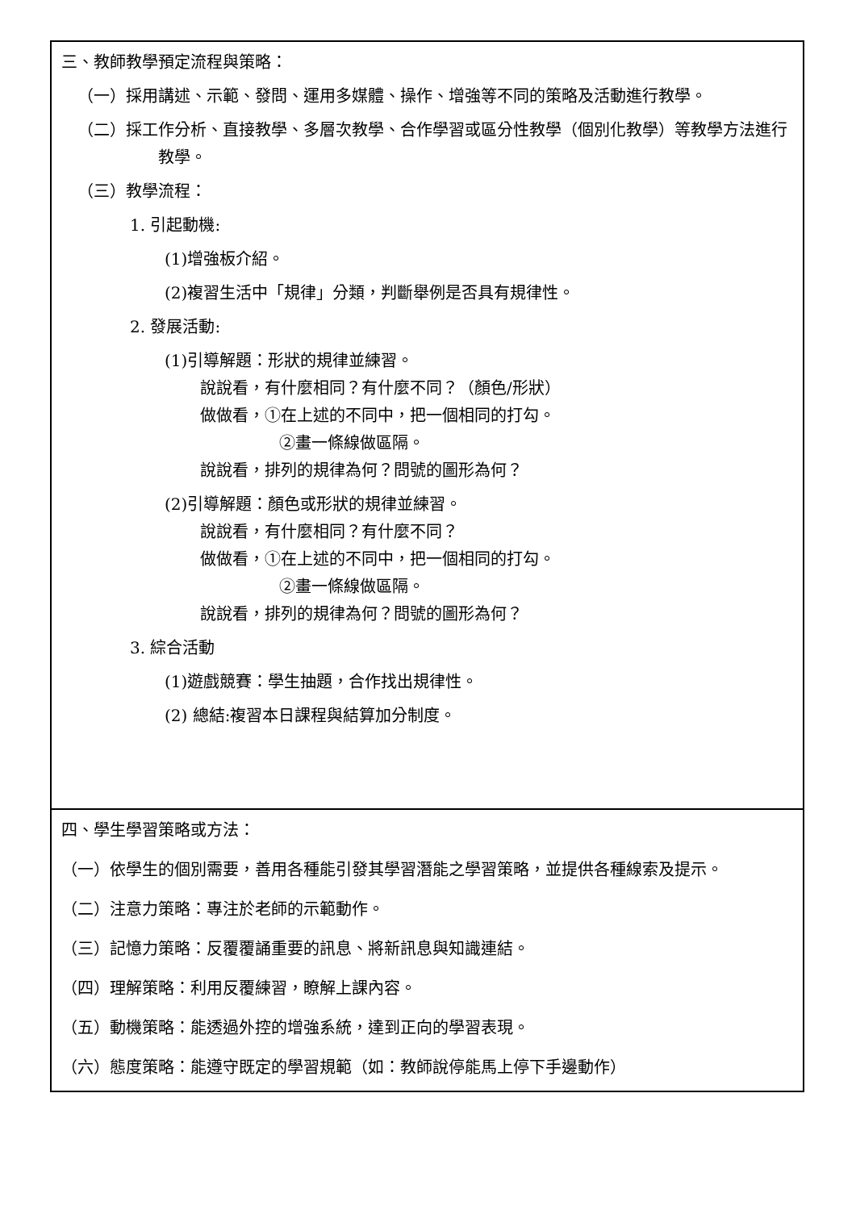| 三、教師教學預定流程與策略： （一）採用講述、示範、發問、運用多媒體、操作、增強等不同的策略及活動進行教學。 （二）採工作分析、直接教學、多層次教學、合作學習或區分性教學（個別化教學）等教學方法進行教學。 （三）教學流程： 1. 引起動機: (1)增強板介紹。 (2)複習生活中「規律」分類，判斷舉例是否具有規律性。 2. 發展活動: (1)引導解題：形狀的規律並練習。 說說看，有什麼相同？有什麼不同？（顏色/形狀） 做做看，①在上述的不同中，把一個相同的打勾。 ②畫一條線做區隔。 說說看，排列的規律為何？問號的圖形為何？ (2)引導解題：顏色或形狀的規律並練習。 說說看，有什麼相同？有什麼不同？ 做做看，①在上述的不同中，把一個相同的打勾。 ②畫一條線做區隔。 說說看，排列的規律為何？問號的圖形為何？ 3. 綜合活動 (1)遊戲競賽：學生抽題，合作找出規律性。 (2) 總結:複習本日課程與結算加分制度。 |
| 四、學生學習策略或方法： （一）依學生的個別需要，善用各種能引發其學習潛能之學習策略，並提供各種線索及提示。 （二）注意力策略：專注於老師的示範動作。 （三）記憶力策略：反覆覆誦重要的訊息、將新訊息與知識連結。 （四）理解策略：利用反覆練習，瞭解上課內容。 （五）動機策略：能透過外控的增強系統，達到正向的學習表現。 （六）態度策略：能遵守既定的學習規範（如：教師說停能馬上停下手邊動作） |